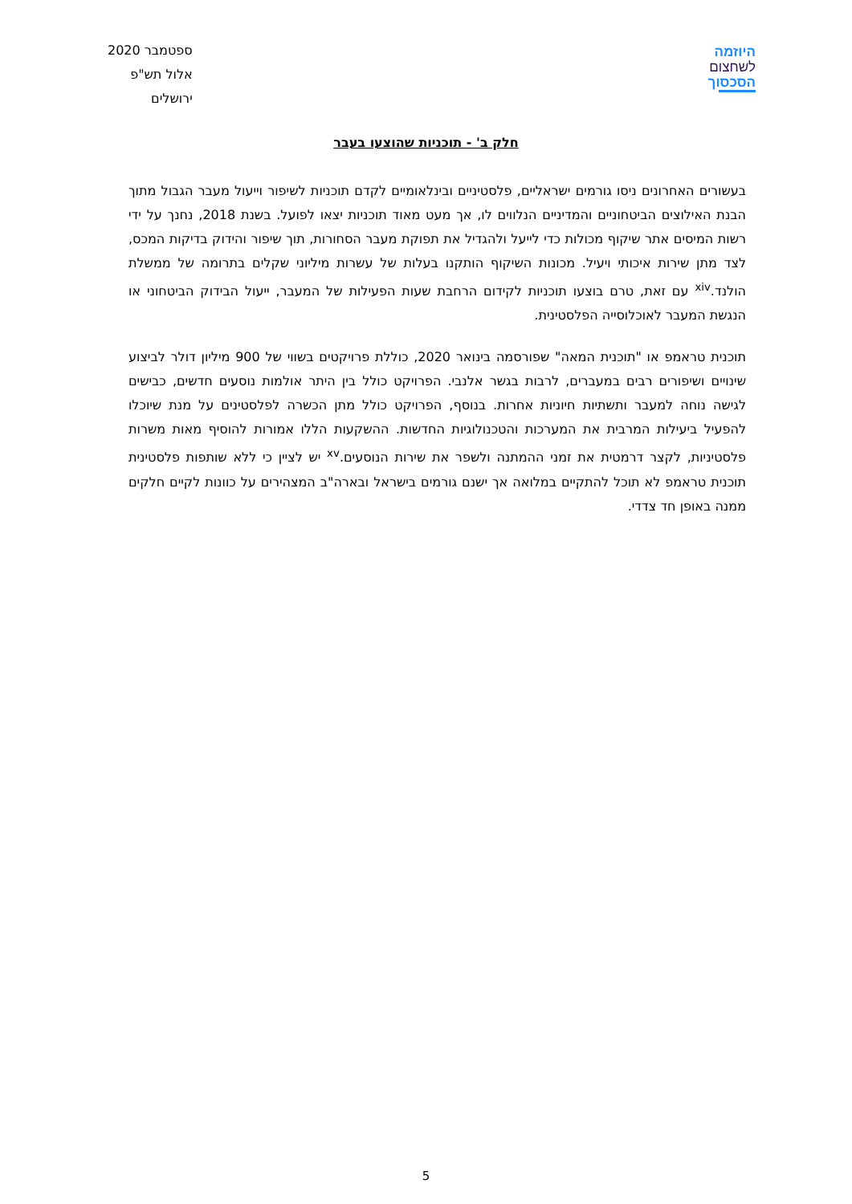ספטמבר 2020
אלול תש"פ
ירושלים
היוזמה
לשחצום
הסכסוך
חלק ב' - תוכניות שהוצעו בעבר
בעשורים האחרונים ניסו גורמים ישראליים, פלסטיניים ובינלאומיים לקדם תוכניות לשיפור וייעול מעבר הגבול מתוך הבנת האילוצים הביטחוניים והמדיניים הנלווים לו, אך מעט מאוד תוכניות יצאו לפועל. בשנת 2018, נחנך על ידי רשות המיסים אתר שיקוף מכולות כדי לייעל ולהגדיל את תפוקת מעבר הסחורות, תוך שיפור והידוק בדיקות המכס, לצד מתן שירות איכותי ויעיל. מכונות השיקוף הותקנו בעלות של עשרות מיליוני שקלים בתרומה של ממשלת הולנד.<sup>xiv</sup> עם זאת, טרם בוצעו תוכניות לקידום הרחבת שעות הפעילות של המעבר, ייעול הבידוק הביטחוני או הנגשת המעבר לאוכלוסייה הפלסטינית.
תוכנית טראמפ או "תוכנית המאה" שפורסמה בינואר 2020, כוללת פרויקטים בשווי של 900 מיליון דולר לביצוע שינויים ושיפורים רבים במעברים, לרבות בגשר אלנבי. הפרויקט כולל בין היתר אולמות נוסעים חדשים, כבישים לגישה נוחה למעבר ותשתיות חיוניות אחרות. בנוסף, הפרויקט כולל מתן הכשרה לפלסטינים על מנת שיוכלו להפעיל ביעילות המרבית את המערכות והטכנולוגיות החדשות. ההשקעות הללו אמורות להוסיף מאות משרות פלסטיניות, לקצר דרמטית את זמני ההמתנה ולשפר את שירות הנוסעים.<sup>xv</sup> יש לציין כי ללא שותפות פלסטינית תוכנית טראמפ לא תוכל להתקיים במלואה אך ישנם גורמים בישראל ובארה"ב המצהירים על כוונות לקיים חלקים ממנה באופן חד צדדי.
5